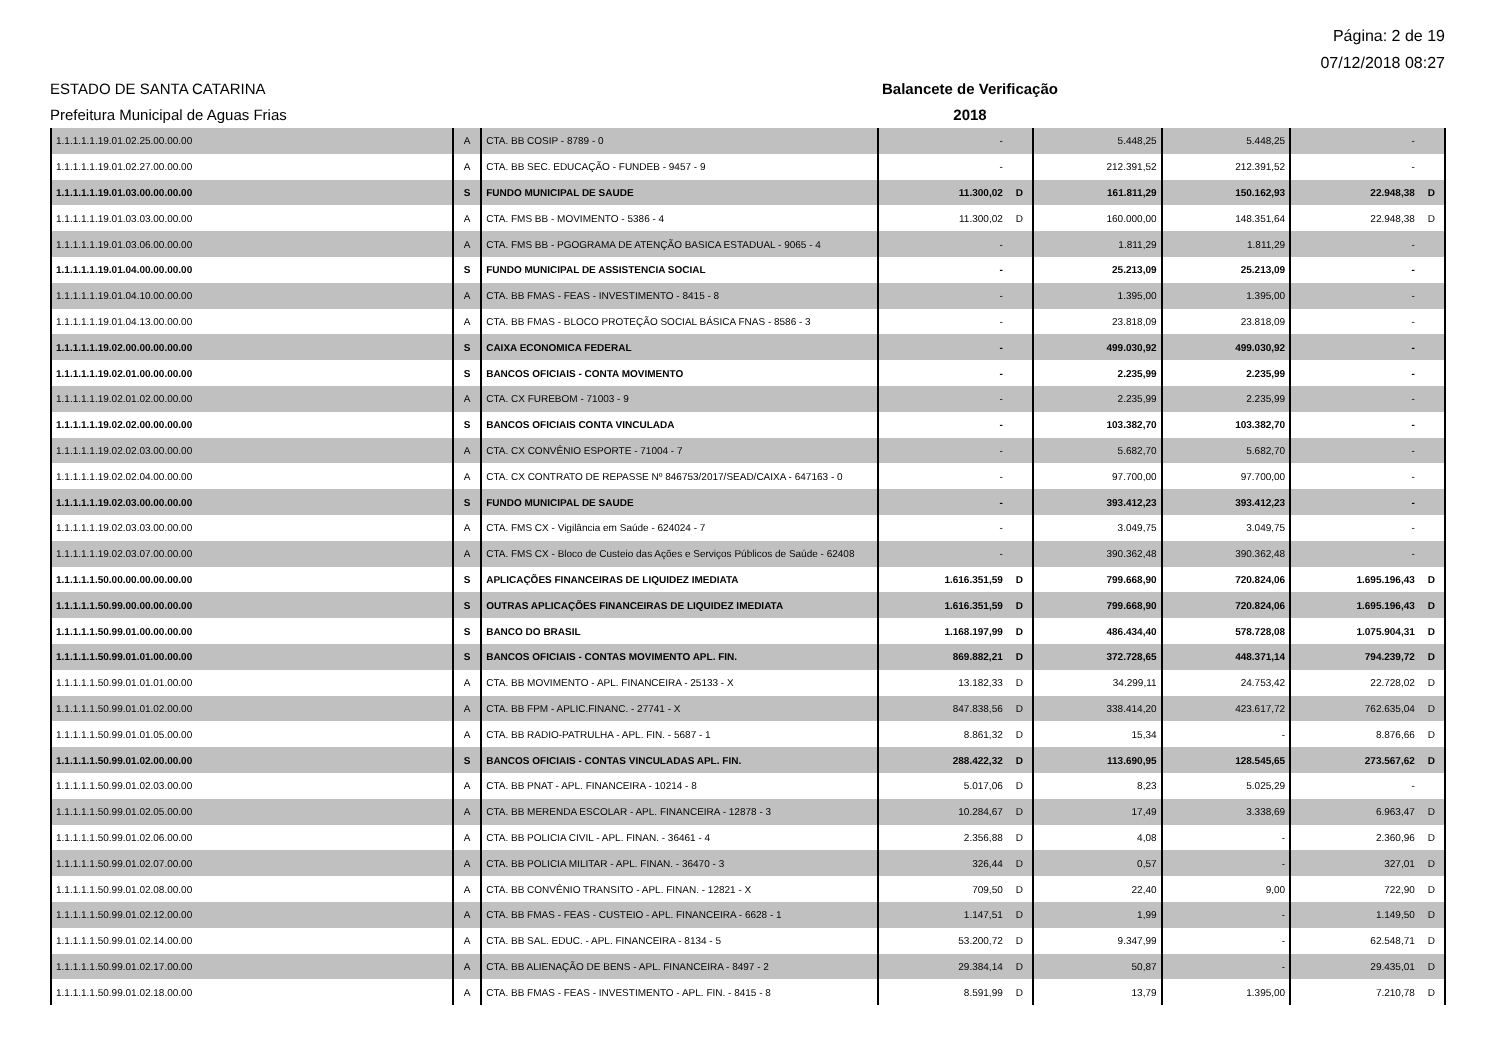Página: 2 de 19
07/12/2018 08:27
ESTADO DE SANTA CATARINA Balancete de Verificação
Prefeitura Municipal de Aguas Frias 2018
| 1.1.1.1.1.19.01.02.25.00.00.00 | A | CTA. BB COSIP - 8789 - 0 | - | | 5.448,25 | 5.448,25 | - | |
| 1.1.1.1.1.19.01.02.27.00.00.00 | A | CTA. BB SEC. EDUCAÇÃO - FUNDEB - 9457 - 9 | - | | 212.391,52 | 212.391,52 | - | |
| 1.1.1.1.1.19.01.03.00.00.00.00 | S | FUNDO MUNICIPAL DE SAUDE | 11.300,02 | D | 161.811,29 | 150.162,93 | 22.948,38 | D |
| 1.1.1.1.1.19.01.03.03.00.00.00 | A | CTA. FMS BB - MOVIMENTO - 5386 - 4 | 11.300,02 | D | 160.000,00 | 148.351,64 | 22.948,38 | D |
| 1.1.1.1.1.19.01.03.06.00.00.00 | A | CTA. FMS BB - PGOGRAMA DE ATENÇÃO BASICA ESTADUAL - 9065 - 4 | - | | 1.811,29 | 1.811,29 | - | |
| 1.1.1.1.1.19.01.04.00.00.00.00 | S | FUNDO MUNICIPAL DE ASSISTENCIA SOCIAL | - | | 25.213,09 | 25.213,09 | - | |
| 1.1.1.1.1.19.01.04.10.00.00.00 | A | CTA. BB FMAS - FEAS - INVESTIMENTO - 8415 - 8 | - | | 1.395,00 | 1.395,00 | - | |
| 1.1.1.1.1.19.01.04.13.00.00.00 | A | CTA. BB FMAS - BLOCO PROTEÇÃO SOCIAL BÁSICA FNAS - 8586 - 3 | - | | 23.818,09 | 23.818,09 | - | |
| 1.1.1.1.1.19.02.00.00.00.00.00 | S | CAIXA ECONOMICA FEDERAL | - | | 499.030,92 | 499.030,92 | - | |
| 1.1.1.1.1.19.02.01.00.00.00.00 | S | BANCOS OFICIAIS - CONTA MOVIMENTO | - | | 2.235,99 | 2.235,99 | - | |
| 1.1.1.1.1.19.02.01.02.00.00.00 | A | CTA. CX FUREBOM - 71003 - 9 | - | | 2.235,99 | 2.235,99 | - | |
| 1.1.1.1.1.19.02.02.00.00.00.00 | S | BANCOS OFICIAIS CONTA VINCULADA | - | | 103.382,70 | 103.382,70 | - | |
| 1.1.1.1.1.19.02.02.03.00.00.00 | A | CTA. CX CONVÊNIO ESPORTE - 71004 - 7 | - | | 5.682,70 | 5.682,70 | - | |
| 1.1.1.1.1.19.02.02.04.00.00.00 | A | CTA. CX CONTRATO DE REPASSE Nº 846753/2017/SEAD/CAIXA - 647163 - 0 | - | | 97.700,00 | 97.700,00 | - | |
| 1.1.1.1.1.19.02.03.00.00.00.00 | S | FUNDO MUNICIPAL DE SAUDE | - | | 393.412,23 | 393.412,23 | - | |
| 1.1.1.1.1.19.02.03.03.00.00.00 | A | CTA. FMS CX - Vigilância em Saúde - 624024 - 7 | - | | 3.049,75 | 3.049,75 | - | |
| 1.1.1.1.1.19.02.03.07.00.00.00 | A | CTA. FMS CX - Bloco de Custeio das Ações e Serviços Públicos de Saúde - 62408 | - | | 390.362,48 | 390.362,48 | - | |
| 1.1.1.1.1.50.00.00.00.00.00.00 | S | APLICAÇÕES FINANCEIRAS DE LIQUIDEZ IMEDIATA | 1.616.351,59 | D | 799.668,90 | 720.824,06 | 1.695.196,43 | D |
| 1.1.1.1.1.50.99.00.00.00.00.00 | S | OUTRAS APLICAÇÕES FINANCEIRAS DE LIQUIDEZ IMEDIATA | 1.616.351,59 | D | 799.668,90 | 720.824,06 | 1.695.196,43 | D |
| 1.1.1.1.1.50.99.01.00.00.00.00 | S | BANCO DO BRASIL | 1.168.197,99 | D | 486.434,40 | 578.728,08 | 1.075.904,31 | D |
| 1.1.1.1.1.50.99.01.01.00.00.00 | S | BANCOS OFICIAIS - CONTAS MOVIMENTO APL. FIN. | 869.882,21 | D | 372.728,65 | 448.371,14 | 794.239,72 | D |
| 1.1.1.1.1.50.99.01.01.01.00.00 | A | CTA. BB MOVIMENTO - APL. FINANCEIRA - 25133 - X | 13.182,33 | D | 34.299,11 | 24.753,42 | 22.728,02 | D |
| 1.1.1.1.1.50.99.01.01.02.00.00 | A | CTA. BB FPM - APLIC.FINANC. - 27741 - X | 847.838,56 | D | 338.414,20 | 423.617,72 | 762.635,04 | D |
| 1.1.1.1.1.50.99.01.01.05.00.00 | A | CTA. BB RADIO-PATRULHA - APL. FIN. - 5687 - 1 | 8.861,32 | D | 15,34 | - | 8.876,66 | D |
| 1.1.1.1.1.50.99.01.02.00.00.00 | S | BANCOS OFICIAIS - CONTAS VINCULADAS APL. FIN. | 288.422,32 | D | 113.690,95 | 128.545,65 | 273.567,62 | D |
| 1.1.1.1.1.50.99.01.02.03.00.00 | A | CTA. BB PNAT - APL. FINANCEIRA - 10214 - 8 | 5.017,06 | D | 8,23 | 5.025,29 | - | |
| 1.1.1.1.1.50.99.01.02.05.00.00 | A | CTA. BB MERENDA ESCOLAR - APL. FINANCEIRA - 12878 - 3 | 10.284,67 | D | 17,49 | 3.338,69 | 6.963,47 | D |
| 1.1.1.1.1.50.99.01.02.06.00.00 | A | CTA. BB POLICIA CIVIL - APL. FINAN. - 36461 - 4 | 2.356,88 | D | 4,08 | - | 2.360,96 | D |
| 1.1.1.1.1.50.99.01.02.07.00.00 | A | CTA. BB POLICIA MILITAR - APL. FINAN. - 36470 - 3 | 326,44 | D | 0,57 | - | 327,01 | D |
| 1.1.1.1.1.50.99.01.02.08.00.00 | A | CTA. BB CONVÊNIO TRANSITO - APL. FINAN. - 12821 - X | 709,50 | D | 22,40 | 9,00 | 722,90 | D |
| 1.1.1.1.1.50.99.01.02.12.00.00 | A | CTA. BB FMAS - FEAS - CUSTEIO - APL. FINANCEIRA - 6628 - 1 | 1.147,51 | D | 1,99 | - | 1.149,50 | D |
| 1.1.1.1.1.50.99.01.02.14.00.00 | A | CTA. BB SAL. EDUC. - APL. FINANCEIRA - 8134 - 5 | 53.200,72 | D | 9.347,99 | - | 62.548,71 | D |
| 1.1.1.1.1.50.99.01.02.17.00.00 | A | CTA. BB ALIENAÇÃO DE BENS - APL. FINANCEIRA - 8497 - 2 | 29.384,14 | D | 50,87 | - | 29.435,01 | D |
| 1.1.1.1.1.50.99.01.02.18.00.00 | A | CTA. BB FMAS - FEAS - INVESTIMENTO - APL. FIN. - 8415 - 8 | 8.591,99 | D | 13,79 | 1.395,00 | 7.210,78 | D |